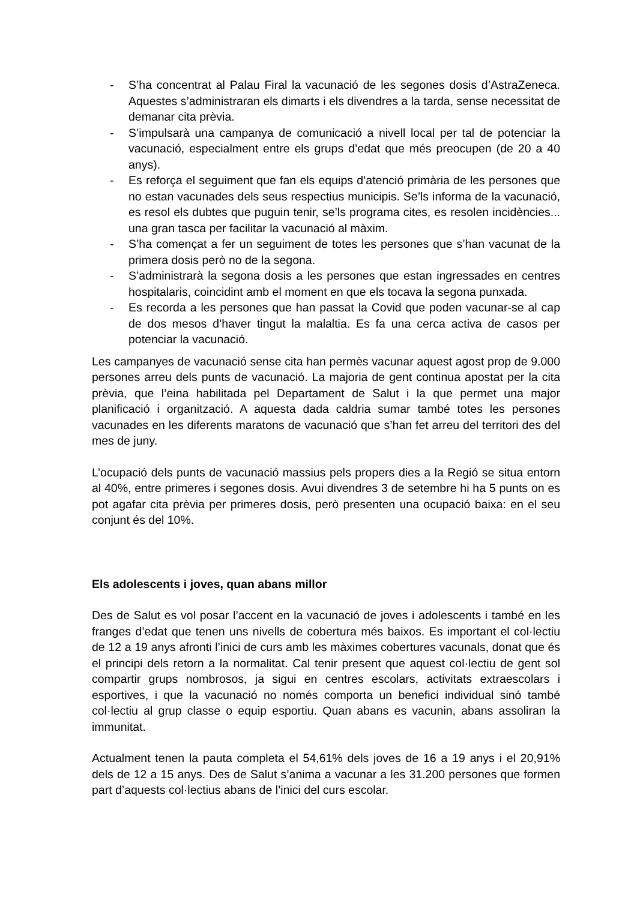- S’ha concentrat al Palau Firal la vacunació de les segones dosis d’AstraZeneca. Aquestes s’administraran els dimarts i els divendres a la tarda, sense necessitat de demanar cita prèvia.
- S’impulsarà una campanya de comunicació a nivell local per tal de potenciar la vacunació, especialment entre els grups d’edat que més preocupen (de 20 a 40 anys).
- Es reforça el seguiment que fan els equips d’atenció primària de les persones que no estan vacunades dels seus respectius municipis. Se’ls informa de la vacunació, es resol els dubtes que puguin tenir, se’ls programa cites, es resolen incidències... una gran tasca per facilitar la vacunació al màxim.
- S’ha començat a fer un seguiment de totes les persones que s’han vacunat de la primera dosis però no de la segona.
- S’administrarà la segona dosis a les persones que estan ingressades en centres hospitalaris, coincidint amb el moment en que els tocava la segona punxada.
- Es recorda a les persones que han passat la Covid que poden vacunar-se al cap de dos mesos d’haver tingut la malaltia. Es fa una cerca activa de casos per potenciar la vacunació.
Les campanyes de vacunació sense cita han permès vacunar aquest agost prop de 9.000 persones arreu dels punts de vacunació. La majoria de gent continua apostat per la cita prèvia, que l’eina habilitada pel Departament de Salut i la que permet una major planificació i organització. A aquesta dada caldria sumar també totes les persones vacunades en les diferents maratons de vacunació que s’han fet arreu del territori des del mes de juny.
L’ocupació dels punts de vacunació massius pels propers dies a la Regió se situa entorn al 40%, entre primeres i segones dosis. Avui divendres 3 de setembre hi ha 5 punts on es pot agafar cita prèvia per primeres dosis, però presenten una ocupació baixa: en el seu conjunt és del 10%.
Els adolescents i joves, quan abans millor
Des de Salut es vol posar l’accent en la vacunació de joves i adolescents i també en les franges d’edat que tenen uns nivells de cobertura més baixos. Es important el col·lectiu de 12 a 19 anys afronti l’inici de curs amb les màximes cobertures vacunals, donat que és el principi dels retorn a la normalitat. Cal tenir present que aquest col·lectiu de gent sol compartir grups nombrosos, ja sigui en centres escolars, activitats extraescolars i esportives, i que la vacunació no només comporta un benefici individual sinó també col·lectiu al grup classe o equip esportiu. Quan abans es vacunin, abans assoliran la immunitat.
Actualment tenen la pauta completa el 54,61% dels joves de 16 a 19 anys i el 20,91% dels de 12 a 15 anys. Des de Salut s’anima a vacunar a les 31.200 persones que formen part d’aquests col·lectius abans de l’inici del curs escolar.